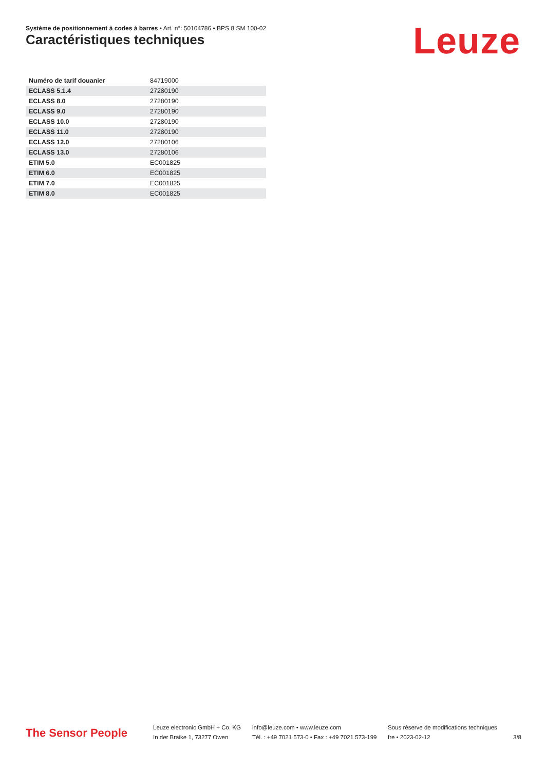Système de positionnement à codes à barres • Art. n°: 50104786 • BPS 8 SM 100-02
Caractéristiques techniques Leuze
| Numéro de tarif douanier | 84719000 |
| ECLASS 5.1.4 | 27280190 |
| ECLASS 8.0 | 27280190 |
| ECLASS 9.0 | 27280190 |
| ECLASS 10.0 | 27280190 |
| ECLASS 11.0 | 27280190 |
| ECLASS 12.0 | 27280106 |
| ECLASS 13.0 | 27280106 |
| ETIM 5.0 | EC001825 |
| ETIM 6.0 | EC001825 |
| ETIM 7.0 | EC001825 |
| ETIM 8.0 | EC001825 |
The Sensor People
Leuze electronic GmbH + Co. KG
In der Braike 1, 73277 Owen
info@leuze.com • www.leuze.com
Tél. : +49 7021 573-0 • Fax : +49 7021 573-199
Sous réserve de modifications techniques
fre • 2023-02-12
3/8